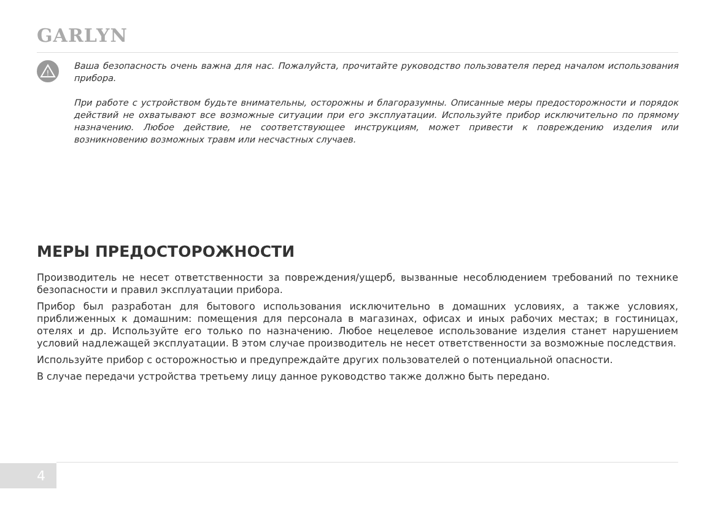GARLYN
!
Ваша безопасность очень важна для нас. Пожалуйста, прочитайте руководство пользователя перед началом использования прибора.
При работе с устройством будьте внимательны, осторожны и благоразумны. Описанные меры предосторожности и порядок действий не охватывают все возможные ситуации при его эксплуатации. Используйте прибор исключительно по прямому назначению. Любое действие, не соответствующее инструкциям, может привести к повреждению изделия или возникновению возможных травм или несчастных случаев.
МЕРЫ ПРЕДОСТОРОЖНОСТИ
Производитель не несет ответственности за повреждения/ущерб, вызванные несоблюдением требований по технике безопасности и правил эксплуатации прибора.
Прибор был разработан для бытового использования исключительно в домашних условиях, а также условиях, приближенных к домашним: помещения для персонала в магазинах, офисах и иных рабочих местах; в гостиницах, отелях и др. Используйте его только по назначению. Любое нецелевое использование изделия станет нарушением условий надлежащей эксплуатации. В этом случае производитель не несет ответственности за возможные последствия.
Используйте прибор с осторожностью и предупреждайте других пользователей о потенциальной опасности.
В случае передачи устройства третьему лицу данное руководство также должно быть передано.
4